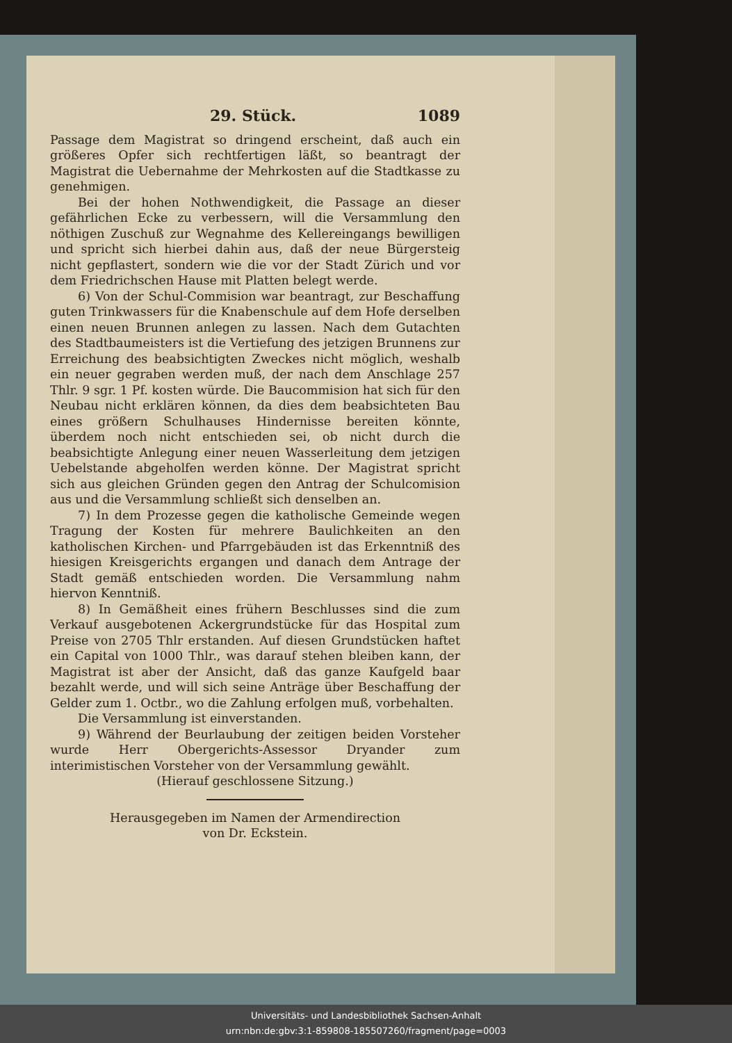29. Stück. 1089
Passage dem Magistrat so dringend erscheint, daß auch ein größeres Opfer sich rechtfertigen läßt, so beantragt der Magistrat die Uebernahme der Mehrkosten auf die Stadtkasse zu genehmigen.
Bei der hohen Nothwendigkeit, die Passage an dieser gefährlichen Ecke zu verbessern, will die Versammlung den nöthigen Zuschuß zur Wegnahme des Kellereingangs bewilligen und spricht sich hierbei dahin aus, daß der neue Bürgersteig nicht gepflastert, sondern wie die vor der Stadt Zürich und vor dem Friedrichschen Hause mit Platten belegt werde.
6) Von der Schul-Commision war beantragt, zur Beschaffung guten Trinkwassers für die Knabenschule auf dem Hofe derselben einen neuen Brunnen anlegen zu lassen. Nach dem Gutachten des Stadtbaumeisters ist die Vertiefung des jetzigen Brunnens zur Erreichung des beabsichtigten Zweckes nicht möglich, weshalb ein neuer gegraben werden muß, der nach dem Anschlage 257 Thlr. 9 sgr. 1 Pf. kosten würde. Die Baucommision hat sich für den Neubau nicht erklären können, da dies dem beabsichteten Bau eines größern Schulhauses Hindernisse bereiten könnte, überdem noch nicht entschieden sei, ob nicht durch die beabsichtigte Anlegung einer neuen Wasserleitung dem jetzigen Uebelstande abgeholfen werden könne. Der Magistrat spricht sich aus gleichen Gründen gegen den Antrag der Schulcomision aus und die Versammlung schließt sich denselben an.
7) In dem Prozesse gegen die katholische Gemeinde wegen Tragung der Kosten für mehrere Baulichkeiten an den katholischen Kirchen- und Pfarrgebäuden ist das Erkenntniß des hiesigen Kreisgerichts ergangen und danach dem Antrage der Stadt gemäß entschieden worden. Die Versammlung nahm hiervon Kenntniß.
8) In Gemäßheit eines frühern Beschlusses sind die zum Verkauf ausgebotenen Ackergrundstücke für das Hospital zum Preise von 2705 Thlr erstanden. Auf diesen Grundstücken haftet ein Capital von 1000 Thlr., was darauf stehen bleiben kann, der Magistrat ist aber der Ansicht, daß das ganze Kaufgeld baar bezahlt werde, und will sich seine Anträge über Beschaffung der Gelder zum 1. Octbr., wo die Zahlung erfolgen muß, vorbehalten.
Die Versammlung ist einverstanden.
9) Während der Beurlaubung der zeitigen beiden Vorsteher wurde Herr Obergerichts-Assessor Dryander zum interimistischen Vorsteher von der Versammlung gewählt.
(Hierauf geschlossene Sitzung.)
Herausgegeben im Namen der Armendirection
von Dr. Eckstein.
Universitäts- und Landesbibliothek Sachsen-Anhalt
urn:nbn:de:gbv:3:1-859808-185507260/fragment/page=0003